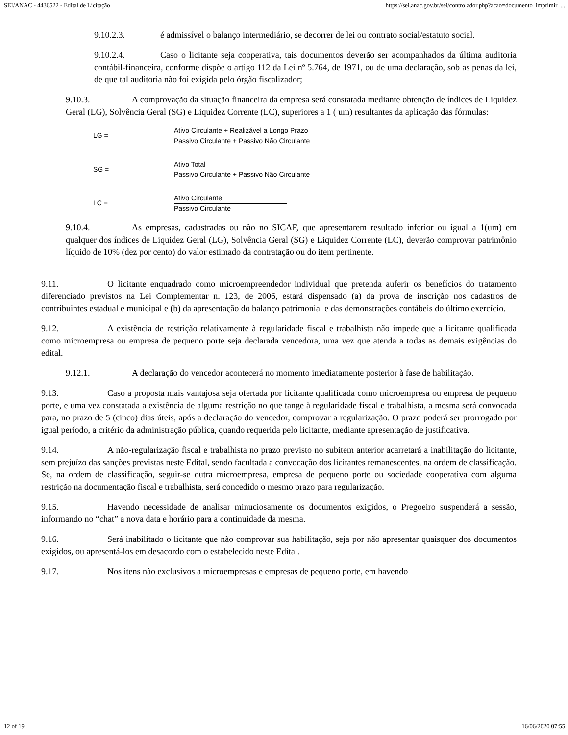SEI/ANAC - 4436522 - Edital de Licitação https://sei.anac.gov.br/sei/controlador.php?acao=documento_imprimir_...
9.10.2.3. é admissível o balanço intermediário, se decorrer de lei ou contrato social/estatuto social.
9.10.2.4. Caso o licitante seja cooperativa, tais documentos deverão ser acompanhados da última auditoria contábil-financeira, conforme dispõe o artigo 112 da Lei nº 5.764, de 1971, ou de uma declaração, sob as penas da lei, de que tal auditoria não foi exigida pelo órgão fiscalizador;
9.10.3. A comprovação da situação financeira da empresa será constatada mediante obtenção de índices de Liquidez Geral (LG), Solvência Geral (SG) e Liquidez Corrente (LC), superiores a 1 ( um) resultantes da aplicação das fórmulas:
LG =
Ativo Circulante + Realizável a Longo Prazo
Passivo Circulante + Passivo Não Circulante
SG =
Ativo Total
Passivo Circulante + Passivo Não Circulante
LC =
Ativo Circulante
Passivo Circulante
9.10.4. As empresas, cadastradas ou não no SICAF, que apresentarem resultado inferior ou igual a 1(um) em qualquer dos índices de Liquidez Geral (LG), Solvência Geral (SG) e Liquidez Corrente (LC), deverão comprovar patrimônio líquido de 10% (dez por cento) do valor estimado da contratação ou do item pertinente.
9.11. O licitante enquadrado como microempreendedor individual que pretenda auferir os benefícios do tratamento diferenciado previstos na Lei Complementar n. 123, de 2006, estará dispensado (a) da prova de inscrição nos cadastros de contribuintes estadual e municipal e (b) da apresentação do balanço patrimonial e das demonstrações contábeis do último exercício.
9.12. A existência de restrição relativamente à regularidade fiscal e trabalhista não impede que a licitante qualificada como microempresa ou empresa de pequeno porte seja declarada vencedora, uma vez que atenda a todas as demais exigências do edital.
9.12.1. A declaração do vencedor acontecerá no momento imediatamente posterior à fase de habilitação.
9.13. Caso a proposta mais vantajosa seja ofertada por licitante qualificada como microempresa ou empresa de pequeno porte, e uma vez constatada a existência de alguma restrição no que tange à regularidade fiscal e trabalhista, a mesma será convocada para, no prazo de 5 (cinco) dias úteis, após a declaração do vencedor, comprovar a regularização. O prazo poderá ser prorrogado por igual período, a critério da administração pública, quando requerida pelo licitante, mediante apresentação de justificativa.
9.14. A não-regularização fiscal e trabalhista no prazo previsto no subitem anterior acarretará a inabilitação do licitante, sem prejuízo das sanções previstas neste Edital, sendo facultada a convocação dos licitantes remanescentes, na ordem de classificação. Se, na ordem de classificação, seguir-se outra microempresa, empresa de pequeno porte ou sociedade cooperativa com alguma restrição na documentação fiscal e trabalhista, será concedido o mesmo prazo para regularização.
9.15. Havendo necessidade de analisar minuciosamente os documentos exigidos, o Pregoeiro suspenderá a sessão, informando no “chat” a nova data e horário para a continuidade da mesma.
9.16. Será inabilitado o licitante que não comprovar sua habilitação, seja por não apresentar quaisquer dos documentos exigidos, ou apresentá-los em desacordo com o estabelecido neste Edital.
9.17. Nos itens não exclusivos a microempresas e empresas de pequeno porte, em havendo
12 of 19 16/06/2020 07:55